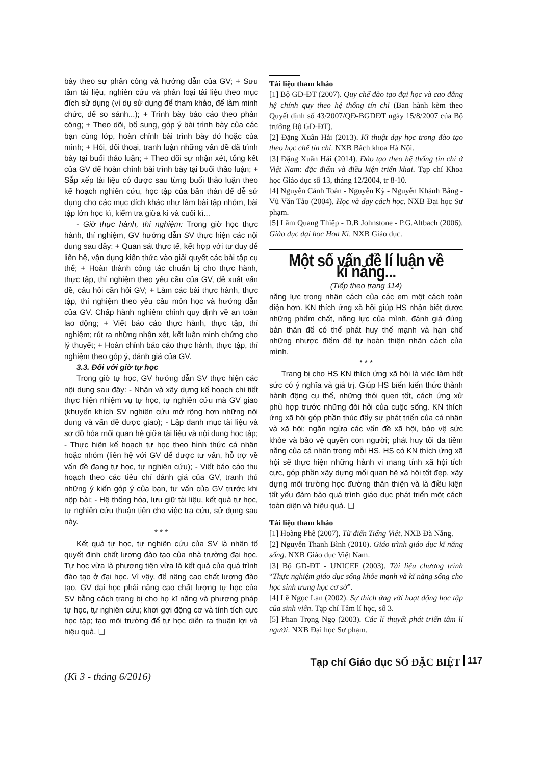bày theo sự phân công và hướng dẫn của GV; + Sưu tầm tài liệu, nghiên cứu và phân loại tài liệu theo mục đích sử dụng (ví dụ sử dụng để tham khảo, để làm minh chức, để so sánh...); + Trình bày báo cáo theo phân công; + Theo dõi, bổ sung, góp ý bài trình bày của các bạn cùng lớp, hoàn chỉnh bài trình bày đó hoặc của mình; + Hỏi, đối thoại, tranh luận những vấn đề đã trình bày tại buổi thảo luận; + Theo dõi sự nhận xét, tổng kết của GV để hoàn chỉnh bài trình bày tại buổi thảo luận; + Sắp xếp tài liệu có được sau từng buổi thảo luận theo kế hoạch nghiên cứu, học tập của bản thân để dễ sử dụng cho các mục đích khác như làm bài tập nhóm, bài tập lớn học kì, kiểm tra giữa kì và cuối kì...
- Giờ thực hành, thí nghiệm: Trong giờ học thực hành, thí nghiệm, GV hướng dẫn SV thực hiện các nội dung sau đây: + Quan sát thực tế, kết hợp với tư duy để liên hệ, vận dụng kiến thức vào giải quyết các bài tập cụ thể; + Hoàn thành công tác chuẩn bị cho thực hành, thực tập, thí nghiệm theo yêu cầu của GV, đề xuất vấn đề, câu hỏi cần hỏi GV; + Làm các bài thực hành, thực tập, thí nghiệm theo yêu cầu môn học và hướng dẫn của GV. Chấp hành nghiêm chỉnh quy định về an toàn lao động; + Viết báo cáo thực hành, thực tập, thí nghiệm; rút ra những nhận xét, kết luận minh chứng cho lý thuyết; + Hoàn chỉnh báo cáo thực hành, thực tập, thí nghiệm theo góp ý, đánh giá của GV.
3.3. Đối với giờ tự học
Trong giờ tự học, GV hướng dẫn SV thực hiện các nội dung sau đây: - Nhận và xây dựng kế hoạch chi tiết thực hiện nhiệm vụ tự học, tự nghiên cứu mà GV giao (khuyến khích SV nghiên cứu mở rộng hơn những nội dung và vấn đề được giao); - Lập danh mục tài liệu và sơ đồ hóa mối quan hệ giữa tài liệu và nội dung học tập; - Thực hiện kế hoạch tự học theo hình thức cá nhân hoặc nhóm (liên hệ với GV để được tư vấn, hỗ trợ về vấn đề đang tự học, tự nghiên cứu); - Viết báo cáo thu hoạch theo các tiêu chí đánh giá của GV, tranh thủ những ý kiến góp ý của bạn, tư vấn của GV trước khi nộp bài; - Hệ thống hóa, lưu giữ tài liệu, kết quả tự học, tự nghiên cứu thuận tiện cho việc tra cứu, sử dụng sau này.
* * *
Kết quả tự học, tự nghiên cứu của SV là nhân tố quyết định chất lượng đào tạo của nhà trường đại học. Tự học vừa là phương tiện vừa là kết quả của quá trình đào tạo ở đại học. Vì vậy, để nâng cao chất lượng đào tạo, GV đại học phải nâng cao chất lượng tự học của SV bằng cách trang bị cho họ kĩ năng và phương pháp tự học, tự nghiên cứu; khơi gợi động cơ và tính tích cực học tập; tạo môi trường để tự học diễn ra thuận lợi và hiệu quả. ❑
Tài liệu tham khảo
[1] Bộ GD-ĐT (2007). Quy chế đào tạo đại học và cao đẳng hệ chính quy theo hệ thống tín chỉ (Ban hành kèm theo Quyết định số 43/2007/QĐ-BGDĐT ngày 15/8/2007 của Bộ trưởng Bộ GD-ĐT).
[2] Đặng Xuân Hải (2013). Kĩ thuật dạy học trong đào tạo theo học chế tín chỉ. NXB Bách khoa Hà Nội.
[3] Đặng Xuân Hải (2014). Đào tạo theo hệ thống tín chỉ ở Việt Nam: đặc điểm và điều kiện triển khai. Tạp chí Khoa học Giáo dục số 13, tháng 12/2004, tr 8-10.
[4] Nguyễn Cảnh Toàn - Nguyễn Kỳ - Nguyễn Khánh Bằng - Vũ Văn Tảo (2004). Học và dạy cách học. NXB Đại học Sư phạm.
[5] Lâm Quang Thiệp - D.B Johnstone - P.G.Altbach (2006). Giáo dục đại học Hoa Kì. NXB Giáo dục.
Một số vấn đề lí luận về kĩ năng...
(Tiếp theo trang 114)
năng lực trong nhân cách của các em một cách toàn diện hơn. KN thích ứng xã hội giúp HS nhận biết được những phẩm chất, năng lực của mình, đánh giá đúng bản thân để có thể phát huy thế mạnh và hạn chế những nhược điểm để tự hoàn thiện nhân cách của mình.
* * *
Trang bị cho HS KN thích ứng xã hội là việc làm hết sức có ý nghĩa và giá trị. Giúp HS biến kiến thức thành hành động cụ thể, những thói quen tốt, cách ứng xử phù hợp trước những đòi hỏi của cuộc sống. KN thích ứng xã hội góp phần thúc đẩy sự phát triển của cá nhân và xã hội; ngăn ngừa các vấn đề xã hội, bảo vệ sức khỏe và bảo vệ quyền con người; phát huy tối đa tiềm năng của cá nhân trong mỗi HS. HS có KN thích ứng xã hội sẽ thực hiện những hành vi mang tính xã hội tích cực, góp phần xây dựng mối quan hệ xã hội tốt đẹp, xây dựng môi trường học đường thân thiện và là điều kiện tất yếu đảm bảo quá trình giáo dục phát triển một cách toàn diện và hiệu quả. ❑
Tài liệu tham khảo
[1] Hoàng Phê (2007). Từ điển Tiếng Việt. NXB Đà Nẵng.
[2] Nguyễn Thanh Bình (2010). Giáo trình giáo dục kĩ năng sống. NXB Giáo dục Việt Nam.
[3] Bộ GD-ĐT - UNICEF (2003). Tài liệu chương trình “Thực nghiệm giáo dục sống khỏe mạnh và kĩ năng sống cho học sinh trung học cơ sở”.
[4] Lê Ngọc Lan (2002). Sự thích ứng với hoạt động học tập của sinh viên. Tạp chí Tâm lí học, số 3.
[5] Phan Trọng Ngọ (2003). Các lí thuyết phát triển tâm lí người. NXB Đại học Sư phạm.
(Kì 3 - tháng 6/2016) Tạp chí Giáo dục SỐ ĐẶC BIỆT 117